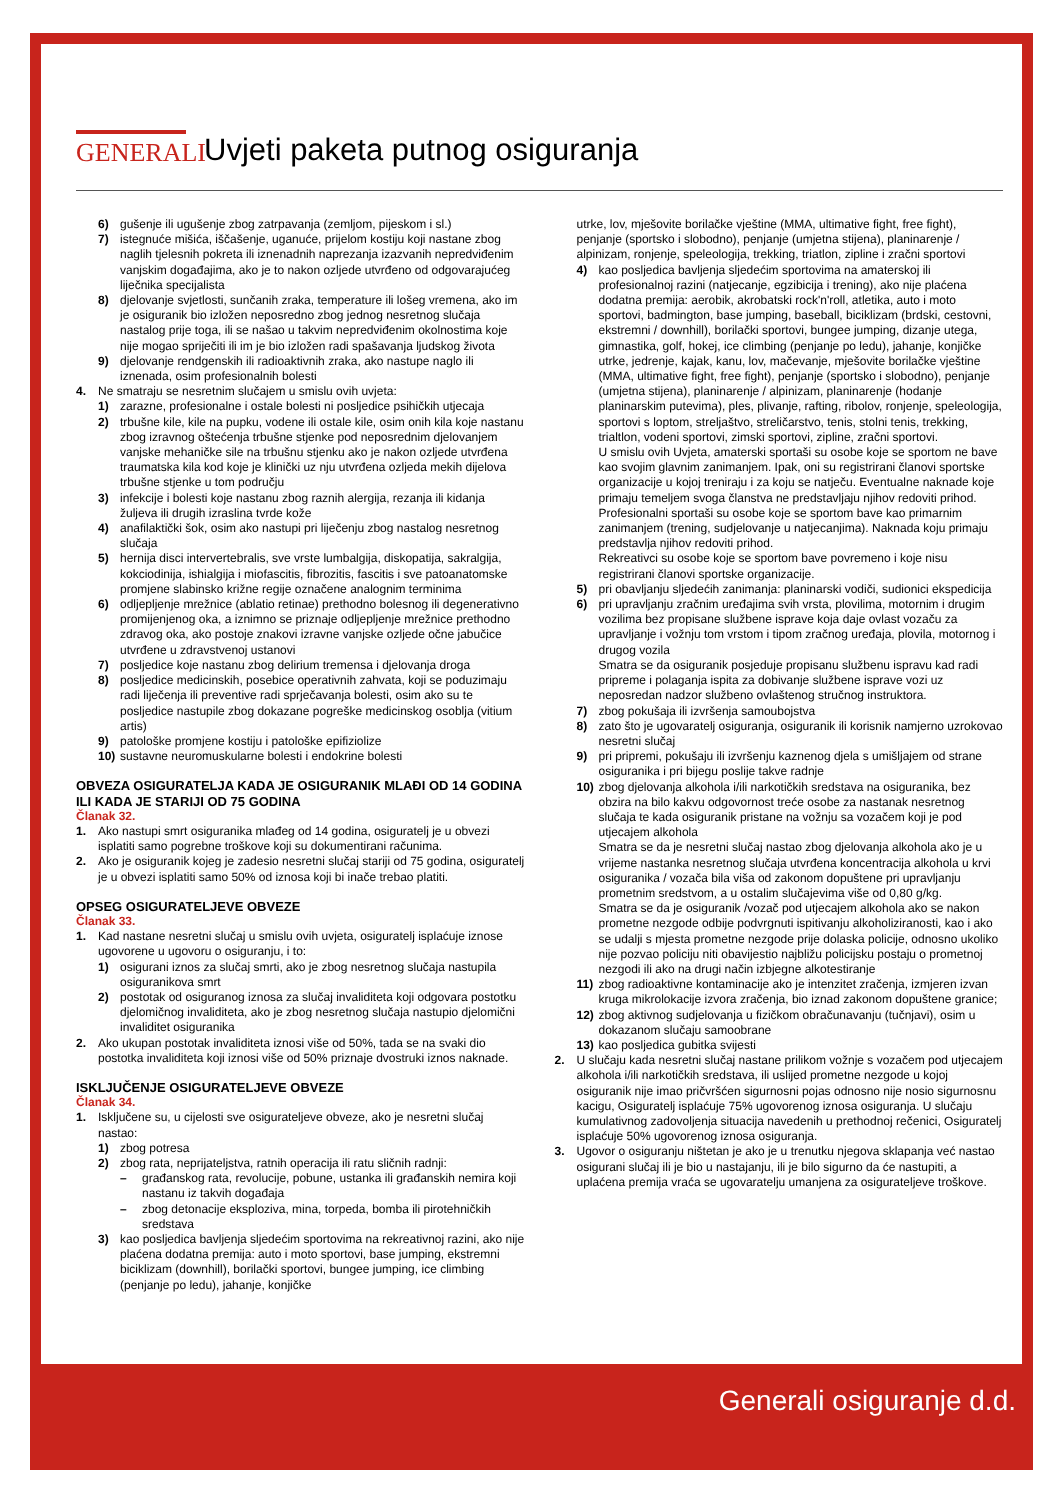GENERALI
Uvjeti paketa putnog osiguranja
6) gušenje ili ugušenje zbog zatrpavanja (zemljom, pijeskom i sl.)
7) istegnuće mišića, iščašenje, uganuće, prijelom kostiju koji nastane zbog naglih tjelesnih pokreta ili iznenadnih naprezanja izazvanih nepredviđenim vanjskim događajima, ako je to nakon ozljede utvrđeno od odgovarajućeg liječnika specijalista
8) djelovanje svjetlosti, sunčanih zraka, temperature ili lošeg vremena, ako im je osiguranik bio izložen neposredno zbog jednog nesretnog slučaja nastalog prije toga, ili se našao u takvim nepredviđenim okolnostima koje nije mogao spriječiti ili im je bio izložen radi spašavanja ljudskog života
9) djelovanje rendgenskih ili radioaktivnih zraka, ako nastupe naglo ili iznenada, osim profesionalnih bolesti
4. Ne smatraju se nesretnim slučajem u smislu ovih uvjeta:
1) zarazne, profesionalne i ostale bolesti ni posljedice psihičkih utjecaja
2) trbušne kile, kile na pupku, vodene ili ostale kile, osim onih kila koje nastanu zbog izravnog oštećenja trbušne stjenke pod neposrednim djelovanjem vanjske mehaničke sile na trbušnu stjenku ako je nakon ozljede utvrđena traumatska kila kod koje je klinički uz nju utvrđena ozljeda mekih dijelova trbušne stjenke u tom području
3) infekcije i bolesti koje nastanu zbog raznih alergija, rezanja ili kidanja žuljeva ili drugih izraslina tvrde kože
4) anafilaktički šok, osim ako nastupi pri liječenju zbog nastalog nesretnog slučaja
5) hernija disci intervertebralis, sve vrste lumbalgija, diskopatija, sakralgija, kokciodinija, ishialgija i miofascitis, fibrozitis, fascitis i sve patoanatomske promjene slabinsko križne regije označene analognim terminima
6) odljepljenje mrežnice (ablatio retinae) prethodno bolesnog ili degenerativno promijenjenog oka, a iznimno se priznaje odljepljenje mrežnice prethodno zdravog oka, ako postoje znakovi izravne vanjske ozljede očne jabučice utvrđene u zdravstvenoj ustanovi
7) posljedice koje nastanu zbog delirium tremensa i djelovanja droga
8) posljedice medicinskih, posebice operativnih zahvata, koji se poduzimaju radi liječenja ili preventive radi sprječavanja bolesti, osim ako su te posljedice nastupile zbog dokazane pogreške medicinskog osoblja (vitium artis)
9) patološke promjene kostiju i patološke epifiziolize
10) sustavne neuromuskularne bolesti i endokrine bolesti
OBVEZA OSIGURATELJA KADA JE OSIGURANIK MLAĐI OD 14 GODINA ILI KADA JE STARIJI OD 75 GODINA
Članak 32.
1. Ako nastupi smrt osiguranika mlađeg od 14 godina, osiguratelj je u obvezi isplatiti samo pogrebne troškove koji su dokumentirani računima.
2. Ako je osiguranik kojeg je zadesio nesretni slučaj stariji od 75 godina, osiguratelj je u obvezi isplatiti samo 50% od iznosa koji bi inače trebao platiti.
OPSEG OSIGURATELJEVE OBVEZE
Članak 33.
1. Kad nastane nesretni slučaj u smislu ovih uvjeta, osiguratelj isplaćuje iznose ugovorene u ugovoru o osiguranju, i to:
1) osigurani iznos za slučaj smrti, ako je zbog nesretnog slučaja nastupila osiguranikova smrt
2) postotak od osiguranog iznosa za slučaj invaliditeta koji odgovara postotku djelomičnog invaliditeta, ako je zbog nesretnog slučaja nastupio djelomični invaliditet osiguranika
2. Ako ukupan postotak invaliditeta iznosi više od 50%, tada se na svaki dio postotka invaliditeta koji iznosi više od 50% priznaje dvostruki iznos naknade.
ISKLJUČENJE OSIGURATELJEVE OBVEZE
Članak 34.
1. Isključene su, u cijelosti sve osigurateljeve obveze, ako je nesretni slučaj nastao:
1) zbog potresa
2) zbog rata, neprijateljstva, ratnih operacija ili ratu sličnih radnji:
– građanskog rata, revolucije, pobune, ustanka ili građanskih nemira koji nastanu iz takvih događaja
– zbog detonacije eksploziva, mina, torpeda, bomba ili pirotehničkih sredstava
3) kao posljedica bavljenja sljedećim sportovima na rekreativnoj razini, ako nije plaćena dodatna premija: auto i moto sportovi, base jumping, ekstremni biciklizam (downhill), borilački sportovi, bungee jumping, ice climbing (penjanje po ledu), jahanje, konjičke
utrke, lov, mješovite borilačke vještine (MMA, ultimative fight, free fight), penjanje (sportsko i slobodno), penjanje (umjetna stijena), planinarenje / alpinizam, ronjenje, speleologija, trekking, triatlon, zipline i zračni sportovi
4) kao posljedica bavljenja sljedećim sportovima na amaterskoj ili profesionalnoj razini (natjecanje, egzibicija i trening), ako nije plaćena dodatna premija: aerobik, akrobatski rock'n'roll, atletika, auto i moto sportovi, badmington, base jumping, baseball, biciklizam (brdski, cestovni, ekstremni / downhill), borilački sportovi, bungee jumping, dizanje utega, gimnastika, golf, hokej, ice climbing (penjanje po ledu), jahanje, konjičke utrke, jedrenje, kajak, kanu, lov, mačevanje, mješovite borilačke vještine (MMA, ultimative fight, free fight), penjanje (sportsko i slobodno), penjanje (umjetna stijena), planinarenje / alpinizam, planinarenje (hodanje planinarskim putevima), ples, plivanje, rafting, ribolov, ronjenje, speleologija, sportovi s loptom, streljaštvo, streličarstvo, tenis, stolni tenis, trekking, trialtlon, vodeni sportovi, zimski sportovi, zipline, zračni sportovi.
U smislu ovih Uvjeta, amaterski sportaši su osobe koje se sportom ne bave kao svojim glavnim zanimanjem. Ipak, oni su registrirani članovi sportske organizacije u kojoj treniraju i za koju se natječu. Eventualne naknade koje primaju temeljem svoga članstva ne predstavljaju njihov redoviti prihod.
Profesionalni sportaši su osobe koje se sportom bave kao primarnim zanimanjem (trening, sudjelovanje u natjecanjima). Naknada koju primaju predstavlja njihov redoviti prihod.
Rekreativci su osobe koje se sportom bave povremeno i koje nisu registrirani članovi sportske organizacije.
5) pri obavljanju sljedećih zanimanja: planinarski vodiči, sudionici ekspedicija
6) pri upravljanju zračnim uređajima svih vrsta, plovilima, motornim i drugim vozilima bez propisane službene isprave koja daje ovlast vozaču za upravljanje i vožnju tom vrstom i tipom zračnog uređaja, plovila, motornog i drugog vozila
Smatra se da osiguranik posjeduje propisanu službenu ispravu kad radi pripreme i polaganja ispita za dobivanje službene isprave vozi uz neposredan nadzor službeno ovlaštenog stručnog instruktora.
7) zbog pokušaja ili izvršenja samoubojstva
8) zato što je ugovaratelj osiguranja, osiguranik ili korisnik namjerno uzrokovao nesretni slučaj
9) pri pripremi, pokušaju ili izvršenju kaznenog djela s umišljajem od strane osiguranika i pri bijegu poslije takve radnje
10) zbog djelovanja alkohola i/ili narkotičkih sredstava na osiguranika, bez obzira na bilo kakvu odgovornost treće osobe za nastanak nesretnog slučaja te kada osiguranik pristane na vožnju sa vozačem koji je pod utjecajem alkohola
Smatra se da je nesretni slučaj nastao zbog djelovanja alkohola ako je u vrijeme nastanka nesretnog slučaja utvrđena koncentracija alkohola u krvi osiguranika / vozača bila viša od zakonom dopuštene pri upravljanju prometnim sredstvom, a u ostalim slučajevima više od 0,80 g/kg.
Smatra se da je osiguranik /vozač pod utjecajem alkohola ako se nakon prometne nezgode odbije podvrgnuti ispitivanju alkoholiziranosti, kao i ako se udalji s mjesta prometne nezgode prije dolaska policije, odnosno ukoliko nije pozvao policiju niti obavijestio najbližu policijsku postaju o prometnoj nezgodi ili ako na drugi način izbjegne alkotestiranje
11) zbog radioaktivne kontaminacije ako je intenzitet zračenja, izmjeren izvan kruga mikrolokacije izvora zračenja, bio iznad zakonom dopuštene granice;
12) zbog aktivnog sudjelovanja u fizičkom obračunavanju (tučnjavi), osim u dokazanom slučaju samoobrane
13) kao posljedica gubitka svijesti
2. U slučaju kada nesretni slučaj nastane prilikom vožnje s vozačem pod utjecajem alkohola i/ili narkotičkih sredstava, ili uslijed prometne nezgode u kojoj osiguranik nije imao pričvršćen sigurnosni pojas odnosno nije nosio sigurnosnu kacigu, Osiguratelj isplaćuje 75% ugovorenog iznosa osiguranja. U slučaju kumulativnog zadovoljenja situacija navedenih u prethodnoj rečenici, Osiguratelj isplaćuje 50% ugovorenog iznosa osiguranja.
3. Ugovor o osiguranju ništetan je ako je u trenutku njegova sklapanja već nastao osigurani slučaj ili je bio u nastajanju, ili je bilo sigurno da će nastupiti, a uplaćena premija vraća se ugovaratelju umanjena za osigurateljeve troškove.
Generali osiguranje d.d.